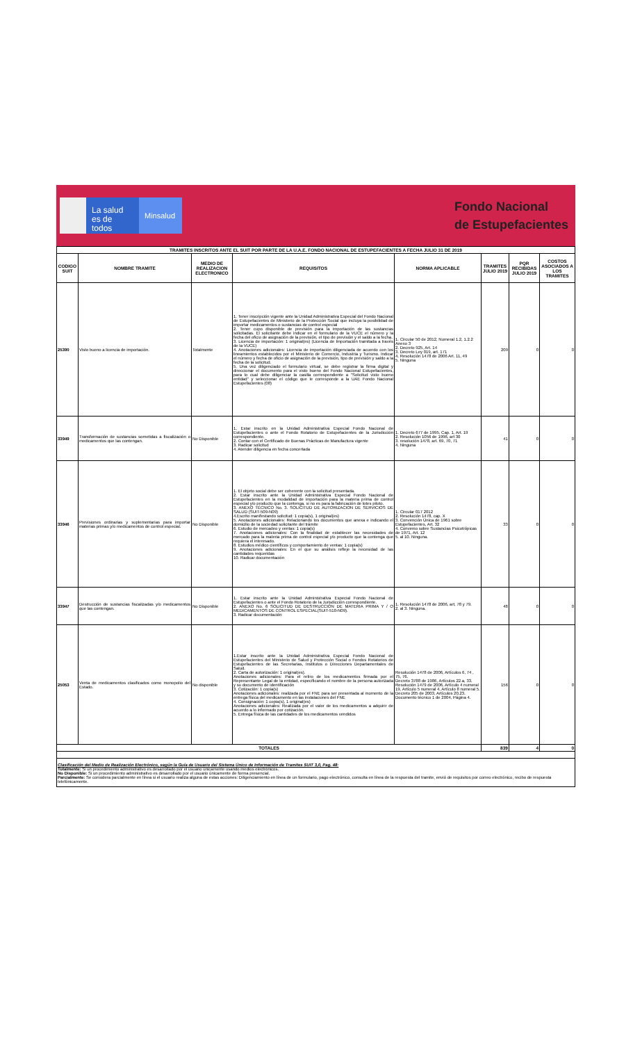La salud
es de todos
Minsalud
Fondo Nacional
de Estupefacientes
| TRAMITES INSCRITOS ANTE EL SUIT POR PARTE DE LA U.A.E. FONDO NACIONAL DE ESTUPEFACIENTES A FECHA JULIO 31 DE 2019 | | | | | | | |
| --- | --- | --- | --- | --- | --- | --- | --- |
| CODIGO SUIT | NOMBRE TRAMITE | MEDIO DE REALIZACION ELECTRONICO | REQUISITOS | NORMA APLICABLE | TRAMITES JULIO 2019 | PQR RECIBIDAS JULIO 2019 | COSTOS ASOCIADOS A LOS TRAMITES |
| 25390 | Visto bueno a licencia de importación. | Totalmente | 1. Tener inscripción vigente ante la Unidad Administrativa Especial del Fondo Nacional de Estupefacientes de Ministerio de la Protección Social que incluya la posibilidad de importar medicamentos o sustancias de control especial 2. Tener cupo disponible de previsión para la importación de las sustancias solicitadas. El solicitante debe indicar en el formulario de la VUCE el número y la fecha del oficio de asignación de la previsión, el tipo de previsión y el saldo a la fecha. 3. Licencia de importación: 1 original(es) (Licencia de Importación tramitada a través de la VUCE) 4. Anotaciones adicionales: Licencia de importación diligenciada de acuerdo con los lineamientos establecidos por el Ministerio de Comercio, Industria y Turismo. Indicar el número y fecha de oficio de asignación de la previsión, tipo de previsión y saldo a la fecha de la solicitud. 5. Una vez diligenciado el formulario virtual, se debe registrar la firma digital y direccionar el documento para el visto bueno del Fondo Nacional Estupefacientes, para lo cual debe diligenciar la casilla correspondiente a "Solicitud visto bueno entidad" y seleccionar el código que le corresponde a la UAE Fondo Nacional Estupefacientes (08) | 1. Circular 50 de 2012, Numeral 1.2, 1.2.2 Anexo 3 2. Decreto 925, Art. 14 3. Decreto Ley 019, art. 171 4. Resolución 1478 de 2006 Art. 11, 49 5. Ninguna | 209 | 0 | 0 |
| 33949 | Transformación de sustancias sometidas a fiscalización o medicamentos que las contengan. | No Disponible | 1, Estar inscrito en la Unidad Administrativa Especial Fondo Nacional de Estupefacientes o ante el Fondo Rotatorio de Estupefacientes de la Jurisdicción correspondiente. 2. Contar con el Certificado de Buenas Prácticas de Manufactura vigente 3. Radicar solicitud 4. Atender diligencia en fecha concertada | 1. Decreto 677 de 1995, Cap. 1, Art. 19 2. Resolución 1056 de 1996, art 30 3. resolución 1478, art. 69, 70, 71 4. Ninguna | 41 | 0 | 0 |
| 33946 | Previsiones ordinarias y suplementarias para importar materias primas y/o medicamentos de control especial. | No Disponible | 1. El objeto social debe ser coherente con la solicitud presentada. 2. Estar inscrito ante la Unidad Administrativa Especial Fondo Nacional de Estupefacientes en la modalidad de importación para la materia prima de control especial y/o producto que la contenga, si no es para la fabricación de lotes piloto. 3. ANEXO TÉCNICO No. 3. SOLICITUD DE AUTORIZACION DE SERVICIOS DE SALUD (SUIT-509-N09) 4.Escrito manifestando solicitud: 1 copia(s), 1 original(es) 5. Anotaciones adicionales: Relacionando los documentos que anexa e indicando el domicilio de la sociedad solicitante del trámite 6. Estudio de mercadeo y ventas: 1 copia(s) 7. Anotaciones adicionales: Con la finalidad de establecer las necesidades de mercado para la materia prima de control especial y/o producto que la contenga que requiera el interesado. 8. Estudios médico científicos y comportamiento de ventas: 1 copia(s) 9. Anotaciones adicionales: En el que su análisis refleje la necesidad de las cantidades requeridas 10. Radicar documentación | 1. Circular 017 2012 2. Resolución 1478, cap. X 3. Convención Única de 1961 sobre Estupefacientes, Art. 32 4. Convenio sobre Sustancias Psicotrópicas de 1971, Art. 12 5. al 10. Ninguna. | 33 | 0 | 0 |
| 33947 | Destrucción de sustancias fiscalizadas y/o medicamentos que las contengan. | No Disponible | 1. Estar inscrito ante la Unidad Administrativa Especial Fondo Nacional de Estupefacientes o ante el Fondo Rotatorio de la Jurisdicción correspondiente. 2. ANEXO No. 6 SOLICITUD DE DESTRUCCIÓN DE MATERIA PRIMA Y / O MEDICAMENTOS DE CONTROL ESPECIAL(SUIT-510-N09). 3. Radicar documentación | 1. Resolución 1478 de 2006, art, 78 y 79. 2. al 3. Ninguna. | 48 | 0 | 0 |
| 25053 | Venta de medicamentos clasificados como monopolio del Estado. | No disponible | 1.Estar inscrito ante la Unidad Administrativa Especial Fondo Nacional de Estupefacientes del Ministerio de Salud y Protección Social o Fondos Rotatorios de Estupefacientes de las Secretarias, Institutos o Direcciones Departamentales de Salud. 2. Carta de autorización: 1 original(es). Anotaciones adicionales: Para el retiro de los medicamentos firmada por el Representante Legal de la entidad, especificando el nombre de la persona autorizada y su documento de identificación 3. Cotización: 1 copia(s) Anotaciones adicionales: realizada por el FNE para ser presentada al momento de la entrega física del medicamento en las instalaciones del FNE 4. Consignación: 1 copia(s), 1 original(es) Anotaciones adicionales: Realizada por el valor de los medicamentos a adquirir de acuerdo a lo informado por cotización. 5. Entrega física de las cantidades de los medicamentos vendidos | Resolución 1478 de 2006, Artículos 6, 74 , 75, 76. Decreto 3788 de 1986, Artículos 22.a, 33. Resolución 1479 de 2006, Artículo 4 numeral 19, Artículo 5 numeral 4, Artículo 8 numeral 5. Decreto 205 de 2003, Artículos 20,23. Documento técnico 1 de 2004, Página 4. | 156 | 0 | 0 |
| TOTALES | | | | | 839 | 4 | 0 |
Clasificación del Medio de Realización Electrónico, según la Guía de Usuario del Sistema Único de Información de Tramites SUIT 3,0, Pag. 48:
Totalmente: Si un procedimiento administrativo es desarrollado por el usuario únicamente usando medios electrónicos.
No Disponible: Si un procedimiento administrativo es desarrollado por el usuario únicamente de forma presencial.
Parcialmente: Se considera parcialmente en línea si el usuario realiza alguna de estas acciones: Diligenciamiento en línea de un formulario, pago electrónico, consulta en línea de la respuesta del tramite, envió de requisitos por correo electrónico, recibo de respuesta telefónicamente.